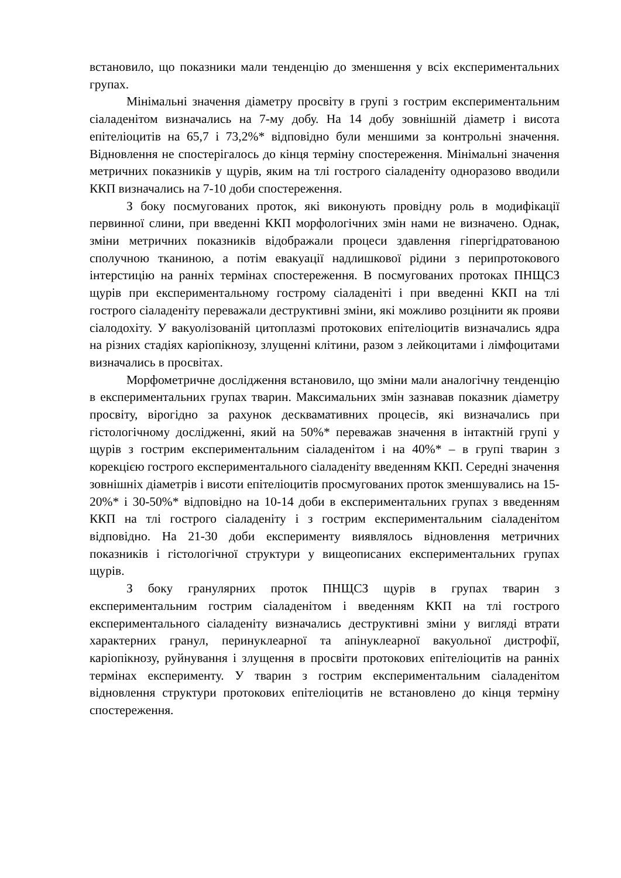встановило, що показники мали тенденцію до зменшення у всіх експериментальних групах.
Мінімальні значення діаметру просвіту в групі з гострим експериментальним сіаладенітом визначались на 7-му добу. На 14 добу зовнішній діаметр і висота епітеліоцитів на 65,7 і 73,2%* відповідно були меншими за контрольні значення. Відновлення не спостерігалось до кінця терміну спостереження. Мінімальні значення метричних показників у щурів, яким на тлі гострого сіаладеніту одноразово вводили ККП визначались на 7-10 доби спостереження.
З боку посмугованих проток, які виконують провідну роль в модифікації первинної слини, при введенні ККП морфологічних змін нами не визначено. Однак, зміни метричних показників відображали процеси здавлення гіпергідратованою сполучною тканиною, а потім евакуації надлишкової рідини з перипротокового інтерстицію на ранніх термінах спостереження. В посмугованих протоках ПНЩСЗ щурів при експериментальному гострому сіаладеніті і при введенні ККП на тлі гострого сіаладеніту переважали деструктивні зміни, які можливо розцінити як прояви сіалодохіту. У вакуолізованій цитоплазмі протокових епітеліоцитів визначались ядра на різних стадіях каріопікнозу, злущенні клітини, разом з лейкоцитами і лімфоцитами визначались в просвітах.
Морфометричне дослідження встановило, що зміни мали аналогічну тенденцію в експериментальних групах тварин. Максимальних змін зазнавав показник діаметру просвіту, вірогідно за рахунок десквамативних процесів, які визначались при гістологічному дослідженні, який на 50%* переважав значення в інтактній групі у щурів з гострим експериментальним сіаладенітом і на 40%* – в групі тварин з корекцією гострого експериментального сіаладеніту введенням ККП. Середні значення зовнішніх діаметрів і висоти епітеліоцитів просмугованих проток зменшувались на 15-20%* і 30-50%* відповідно на 10-14 доби в експериментальних групах з введенням ККП на тлі гострого сіаладеніту і з гострим експериментальним сіаладенітом відповідно. На 21-30 доби експерименту виявлялось відновлення метричних показників і гістологічної структури у вищеописаних експериментальних групах щурів.
З боку гранулярних проток ПНЩСЗ щурів в групах тварин з експериментальним гострим сіаладенітом і введенням ККП на тлі гострого експериментального сіаладеніту визначались деструктивні зміни у вигляді втрати характерних гранул, перинуклеарної та апінуклеарної вакуольної дистрофії, каріопікнозу, руйнування і злущення в просвіти протокових епітеліоцитів на ранніх термінах експерименту. У тварин з гострим експериментальним сіаладенітом відновлення структури протокових епітеліоцитів не встановлено до кінця терміну спостереження.